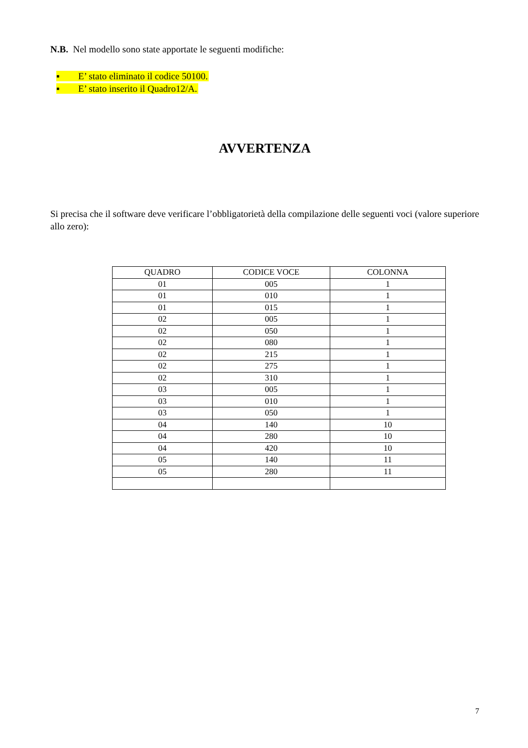N.B. Nel modello sono state apportate le seguenti modifiche:
▪ E’ stato eliminato il codice 50100.
▪ E’ stato inserito il Quadro12/A.
AVVERTENZA
Si precisa che il software deve verificare l’obbligatorietà della compilazione delle seguenti voci (valore superiore allo zero):
| QUADRO | CODICE VOCE | COLONNA |
| --- | --- | --- |
| 01 | 005 | 1 |
| 01 | 010 | 1 |
| 01 | 015 | 1 |
| 02 | 005 | 1 |
| 02 | 050 | 1 |
| 02 | 080 | 1 |
| 02 | 215 | 1 |
| 02 | 275 | 1 |
| 02 | 310 | 1 |
| 03 | 005 | 1 |
| 03 | 010 | 1 |
| 03 | 050 | 1 |
| 04 | 140 | 10 |
| 04 | 280 | 10 |
| 04 | 420 | 10 |
| 05 | 140 | 11 |
| 05 | 280 | 11 |
7